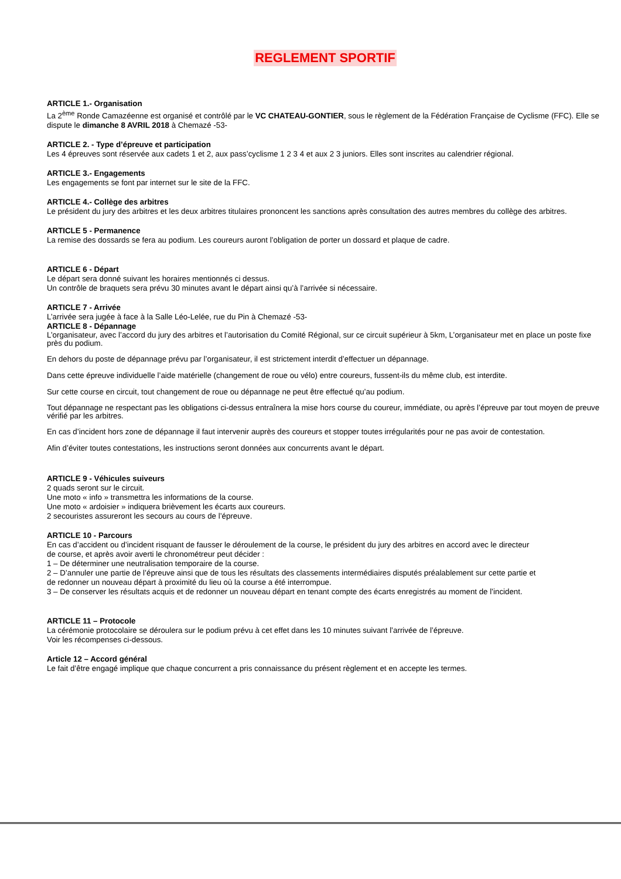REGLEMENT SPORTIF
ARTICLE 1.- Organisation
La 2<sup>ème</sup> Ronde Camazéenne est organisé et contrôlé par le VC CHATEAU-GONTIER, sous le règlement de la Fédération Française de Cyclisme (FFC). Elle se dispute le dimanche 8 AVRIL 2018 à Chemazé -53-
ARTICLE 2. - Type d’épreuve et participation
Les 4 épreuves sont réservée aux cadets 1 et 2, aux pass’cyclisme 1 2 3 4 et aux 2 3 juniors. Elles sont inscrites au calendrier régional.
ARTICLE 3.- Engagements
Les engagements se font par internet sur le site de la FFC.
ARTICLE 4.- Collège des arbitres
Le président du jury des arbitres et les deux arbitres titulaires prononcent les sanctions après consultation des autres membres du collège des arbitres.
ARTICLE 5 - Permanence
La remise des dossards se fera au podium. Les coureurs auront l’obligation de porter un dossard et plaque de cadre.
ARTICLE 6 - Départ
Le départ sera donné suivant les horaires mentionnés ci dessus.
Un contrôle de braquets sera prévu 30 minutes avant le départ ainsi qu’à l’arrivée si nécessaire.
ARTICLE 7 - Arrivée
L’arrivée sera jugée à face à la Salle Léo-Lelée, rue du Pin à Chemazé -53-
ARTICLE 8 - Dépannage
L’organisateur, avec l’accord du jury des arbitres et l’autorisation du Comité Régional, sur ce circuit supérieur à 5km, L’organisateur met en place un poste fixe près du podium.
En dehors du poste de dépannage prévu par l’organisateur, il est strictement interdit d’effectuer un dépannage.
Dans cette épreuve individuelle l’aide matérielle (changement de roue ou vélo) entre coureurs, fussent-ils du même club, est interdite.
Sur cette course en circuit, tout changement de roue ou dépannage ne peut être effectué qu’au podium.
Tout dépannage ne respectant pas les obligations ci-dessus entraînera la mise hors course du coureur, immédiate, ou après l’épreuve par tout moyen de preuve vérifié par les arbitres.
En cas d’incident hors zone de dépannage il faut intervenir auprès des coureurs et stopper toutes irrégularités pour ne pas avoir de contestation.
Afin d’éviter toutes contestations, les instructions seront données aux concurrents avant le départ.
ARTICLE 9 - Véhicules suiveurs
2 quads seront sur le circuit.
Une moto « info » transmettra les informations de la course.
Une moto « ardoisier » indiquera brièvement les écarts aux coureurs.
2 secouristes assureront les secours au cours de l’épreuve.
ARTICLE 10 - Parcours
En cas d’accident ou d’incident risquant de fausser le déroulement de la course, le président du jury des arbitres en accord avec le directeur
de course, et après avoir averti le chronométreur peut décider :
1 – De déterminer une neutralisation temporaire de la course.
2 – D’annuler une partie de l’épreuve ainsi que de tous les résultats des classements intermédiaires disputés préalablement sur cette partie et
de redonner un nouveau départ à proximité du lieu où la course a été interrompue.
3 – De conserver les résultats acquis et de redonner un nouveau départ en tenant compte des écarts enregistrés au moment de l’incident.
ARTICLE 11 – Protocole
La cérémonie protocolaire se déroulera sur le podium prévu à cet effet dans les 10 minutes suivant l’arrivée de l’épreuve.
Voir les récompenses ci-dessous.
Article 12 – Accord général
Le fait d’être engagé implique que chaque concurrent a pris connaissance du présent règlement et en accepte les termes.